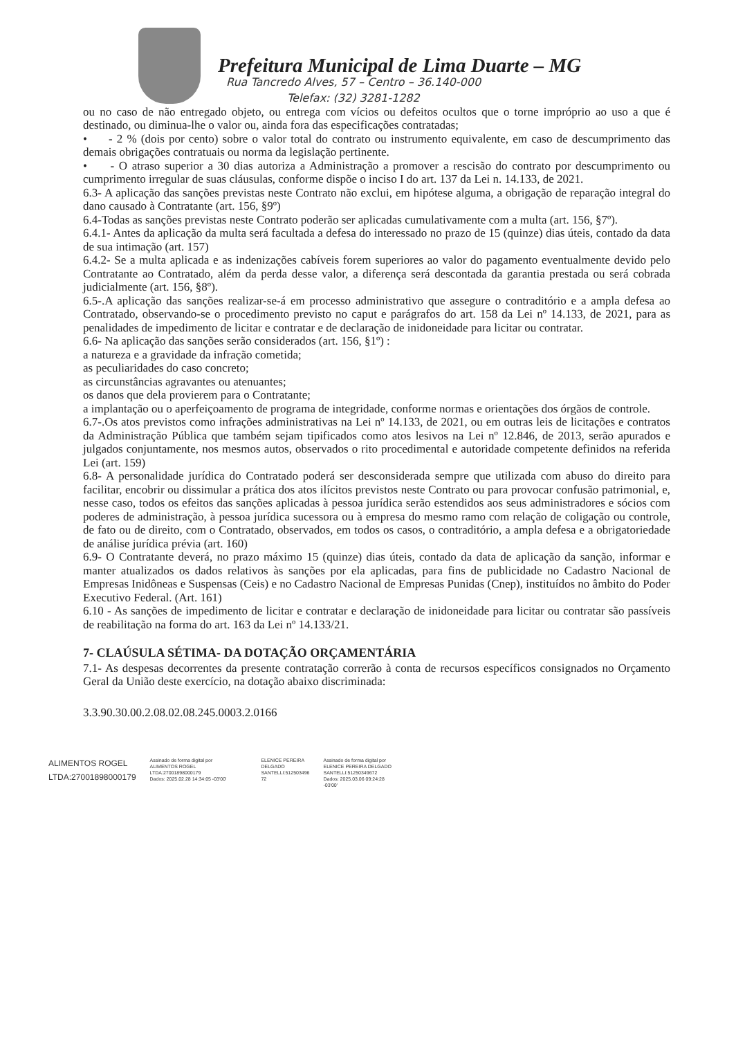Prefeitura Municipal de Lima Duarte – MG
Rua Tancredo Alves, 57 – Centro – 36.140-000
Telefax: (32) 3281-1282
ou no caso de não entregado objeto, ou entrega com vícios ou defeitos ocultos que o torne impróprio ao uso a que é destinado, ou diminua-lhe o valor ou, ainda fora das especificações contratadas;
• - 2 % (dois por cento) sobre o valor total do contrato ou instrumento equivalente, em caso de descumprimento das demais obrigações contratuais ou norma da legislação pertinente.
• - O atraso superior a 30 dias autoriza a Administração a promover a rescisão do contrato por descumprimento ou cumprimento irregular de suas cláusulas, conforme dispõe o inciso I do art. 137 da Lei n. 14.133, de 2021.
6.3- A aplicação das sanções previstas neste Contrato não exclui, em hipótese alguma, a obrigação de reparação integral do dano causado à Contratante (art. 156, §9º)
6.4-Todas as sanções previstas neste Contrato poderão ser aplicadas cumulativamente com a multa (art. 156, §7º).
6.4.1- Antes da aplicação da multa será facultada a defesa do interessado no prazo de 15 (quinze) dias úteis, contado da data de sua intimação (art. 157)
6.4.2- Se a multa aplicada e as indenizações cabíveis forem superiores ao valor do pagamento eventualmente devido pelo Contratante ao Contratado, além da perda desse valor, a diferença será descontada da garantia prestada ou será cobrada judicialmente (art. 156, §8º).
6.5-.A aplicação das sanções realizar-se-á em processo administrativo que assegure o contraditório e a ampla defesa ao Contratado, observando-se o procedimento previsto no caput e parágrafos do art. 158 da Lei nº 14.133, de 2021, para as penalidades de impedimento de licitar e contratar e de declaração de inidoneidade para licitar ou contratar.
6.6- Na aplicação das sanções serão considerados (art. 156, §1º) :
a natureza e a gravidade da infração cometida;
as peculiaridades do caso concreto;
as circunstâncias agravantes ou atenuantes;
os danos que dela provierem para o Contratante;
a implantação ou o aperfeiçoamento de programa de integridade, conforme normas e orientações dos órgãos de controle.
6.7-.Os atos previstos como infrações administrativas na Lei nº 14.133, de 2021, ou em outras leis de licitações e contratos da Administração Pública que também sejam tipificados como atos lesivos na Lei nº 12.846, de 2013, serão apurados e julgados conjuntamente, nos mesmos autos, observados o rito procedimental e autoridade competente definidos na referida Lei (art. 159)
6.8- A personalidade jurídica do Contratado poderá ser desconsiderada sempre que utilizada com abuso do direito para facilitar, encobrir ou dissimular a prática dos atos ilícitos previstos neste Contrato ou para provocar confusão patrimonial, e, nesse caso, todos os efeitos das sanções aplicadas à pessoa jurídica serão estendidos aos seus administradores e sócios com poderes de administração, à pessoa jurídica sucessora ou à empresa do mesmo ramo com relação de coligação ou controle, de fato ou de direito, com o Contratado, observados, em todos os casos, o contraditório, a ampla defesa e a obrigatoriedade de análise jurídica prévia (art. 160)
6.9- O Contratante deverá, no prazo máximo 15 (quinze) dias úteis, contado da data de aplicação da sanção, informar e manter atualizados os dados relativos às sanções por ela aplicadas, para fins de publicidade no Cadastro Nacional de Empresas Inidôneas e Suspensas (Ceis) e no Cadastro Nacional de Empresas Punidas (Cnep), instituídos no âmbito do Poder Executivo Federal. (Art. 161)
6.10 - As sanções de impedimento de licitar e contratar e declaração de inidoneidade para licitar ou contratar são passíveis de reabilitação na forma do art. 163 da Lei nº 14.133/21.
7- CLAÚSULA SÉTIMA- DA DOTAÇÃO ORÇAMENTÁRIA
7.1- As despesas decorrentes da presente contratação correrão à conta de recursos específicos consignados no Orçamento Geral da União deste exercício, na dotação abaixo discriminada:
3.3.90.30.00.2.08.02.08.245.0003.2.0166
ALIMENTOS ROGEL
LTDA:27001898000179
Assinado de forma digital por
ALIMENTOS ROGEL
LTDA:27001898000179
Dados: 2025.02.28 14:34:05 -03'00'
ELENICE PEREIRA
DELGADO
SANTELLI:512503496
72
Assinado de forma digital por
ELENICE PEREIRA DELGADO
SANTELLI:51250349672
Dados: 2025.03.06 09:24:28
-03'00'